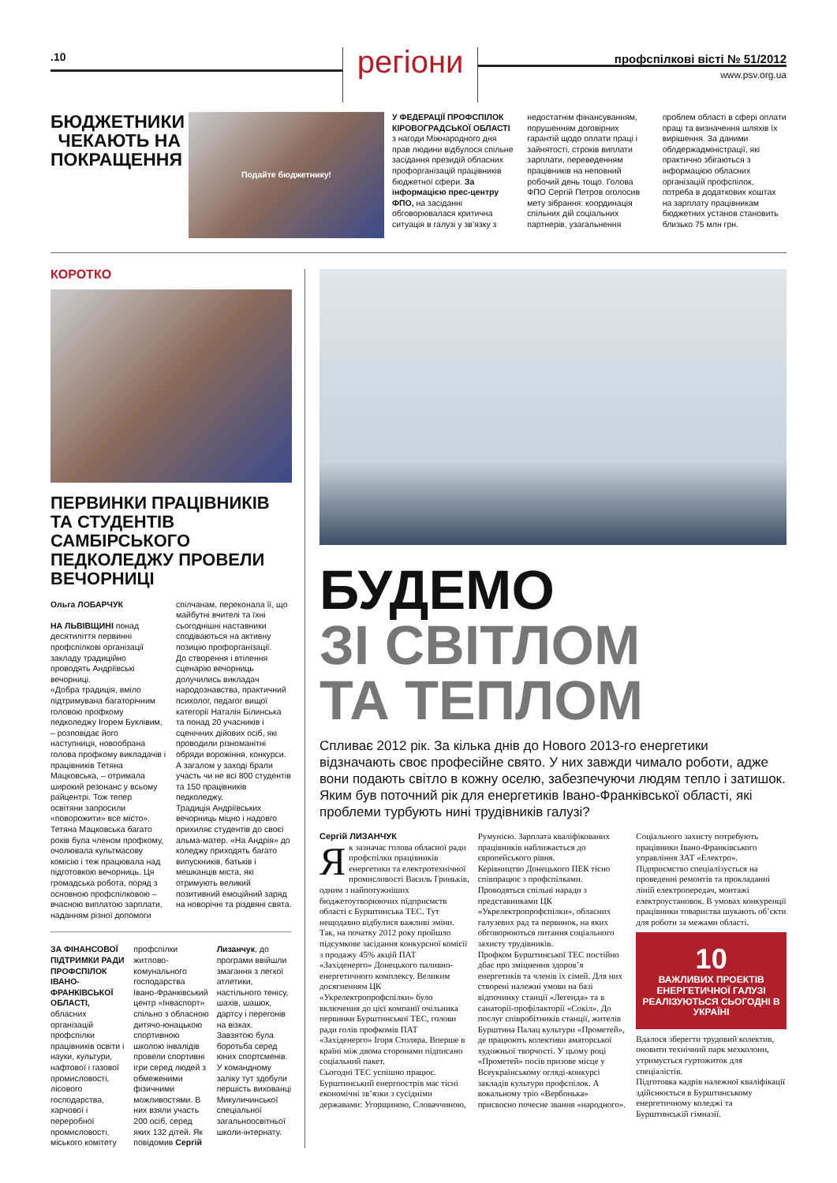.10
регіони
профспілкові вісті № 51/2012
www.psv.org.ua
БЮДЖЕТНИКИ ЧЕКАЮТЬ НА ПОКРАЩЕННЯ
Подайте бюджетнику!
У ФЕДЕРАЦІЇ ПРОФСПІЛОК КІРОВОГРАДСЬКОЇ ОБЛАСТІ з нагоди Міжнародного дня прав людини відбулося спільне засідання президій обласних профорганізацій працівників бюджетної сфери. За інформацією прес-центру ФПО, на засіданні обговорювалася критична ситуація в галузі у зв’язку з недостатнім фінансуванням, порушенням договірних гарантій щодо оплати праці і зайнятості, строків виплати зарплати, переведенням працівників на неповний робочий день тощо. Голова ФПО Сергій Петров оголосив мету зібрання: координація спільних дій соціальних партнерів, узагальнення проблем області в сфері оплати праці та визначення шляхів їх вирішення. За даними облдержадміністрації, які практично збігаються з інформацією обласних організацій профспілок, потреба в додаткових коштах на зарплату працівникам бюджетних установ становить близько 75 млн грн.
КОРОТКО
ПЕРВИНКИ ПРАЦІВНИКІВ ТА СТУДЕНТІВ САМБІРСЬКОГО ПЕДКОЛЕДЖУ ПРОВЕЛИ ВЕЧОРНИЦІ
Ольга ЛОБАРЧУК
НА ЛЬВІВЩИНІ понад десятиліття первинні профспілкові організації закладу традиційно проводять Андріївські вечорниці.
«Добра традиція, вміло підтримувана багаторічним головою профкому педколеджу Ігорем Буклівим, – розповідає його наступниця, новообрана голова профкому викладачів і працівників Тетяна Мацковська, – отримала широкий резонанс у всьому райцентрі. Тож тепер освітяни запросили «поворожити» все місто».
Тетяна Мацковська багато років була членом профкому, очолювала культмасову комісію і теж працювала над підготовкою вечорниць. Ця громадська робота, поряд з основною профспілковою – вчасною виплатою зарплати, наданням різної допомоги спілчанам, переконала її, що майбутні вчителі та їхні сьогоднішні наставники сподіваються на активну позицію профорганізації.
До створення і втілення сценарію вечорниць долучились викладач народознавства, практичний психолог, педагог вищої категорії Наталія Білинська та понад 20 учасників і сценічних дійових осіб, які проводили різноманітні обряди ворожіння, конкурси. А загалом у заході брали участь чи не всі 800 студентів та 150 працівників педколеджу.
Традиція Андріївських вечорниць міцно і надовго прихиляє студентів до своєї альма-матер. «На Андрія» до коледжу приходять багато випускників, батьків і мешканців міста, які отримують великий позитивний емоційний заряд на новорічні та різдвяні свята.
ЗА ФІНАНСОВОЇ ПІДТРИМКИ РАДИ ПРОФСПІЛОК ІВАНО-ФРАНКІВСЬКОЇ ОБЛАСТІ, обласних організацій профспілки працівників освіти і науки, культури, нафтової і газової промисловості, лісового господарства, харчової і переробної промисловості, міського комітету профспілки житлово-комунального господарства Івано-Франківський центр «Інваспорт» спільно з обласною дитячо-юнацькою спортивною школою інвалідів провели спортивні ігри серед людей з обмеженими фізичними можливостями. В них взяли участь 200 осіб, серед яких 132 дітей. Як повідомив Сергій Лизанчук, до програми ввійшли змагання з легкої атлетики, настільного тенісу, шахів, шашок, дартсу і перегонів на візках. Завзятою була боротьба серед юних спортсменів. У командному заліку тут здобули першість вихованці Микуличинської спеціальної загальноосвітньої школи-інтернату.
БУДЕМО
ЗІ СВІТЛОМ
ТА ТЕПЛОМ
Спливає 2012 рік. За кілька днів до Нового 2013-го енергетики відзначають своє професійне свято. У них завжди чимало роботи, адже вони подають світло в кожну оселю, забезпечуючи людям тепло і затишок. Яким був поточний рік для енергетиків Івано-Франківської області, які проблеми турбують нині трудівників галузі?
Сергій ЛИЗАНЧУК
Як зазначає голова обласної ради профспілки працівників енергетики та електротехнічної промисловості Василь Гриньків, одним з найпотужніших бюджетоутворюючих підприємств області є Бурштинська ТЕС. Тут нещодавно відбулися важливі зміни. Так, на початку 2012 року пройшло підсумкове засідання конкурсної комісії з продажу 45% акцій ПАТ «Західенерго» Донецького паливно-енергетичного комплексу. Великим досягненням ЦК «Укрелектропрофспілки» було включення до цієї компанії очільника первинки Бурштинської ТЕС, голови ради голів профкомів ПАТ «Західенерго» Ігоря Столяра. Вперше в країні між двома сторонами підписано соціальний пакет.
Сьогодні ТЕС успішно працює. Бурштинський енергоострів має тісні економічні зв’язки з сусідніми державами: Угорщиною, Словаччиною, Румунією. Зарплата кваліфікованих працівників наближається до європейського рівня.
Керівництво Донецького ПЕК тісно співпрацює з профспілками. Проводяться спільні наради з представниками ЦК «Укрелектропрофспілки», обласних галузевих рад та первинок, на яких обговорюються питання соціального захисту трудівників.
Профком Бурштинської ТЕС постійно дбає про зміцнення здоров’я енергетиків та членів їх сімей. Для них створені належні умови на базі відпочинку станції «Легенда» та в санаторії-профілакторії «Сокіл». До послуг співробітників станції, жителів Бурштина Палац культури «Прометей», де працюють колективи аматорської художньої творчості. У цьому році «Прометей» посів призове місце у Всеукраїнському огляді-конкурсі закладів культури профспілок. А вокальному тріо «Вербонька» присвоєно почесне звання «народного».
Соціального захисту потребують працівники Івано-Франківського управління ЗАТ «Електро». Підприємство спеціалізується на проведенні ремонтів та прокладанні ліній електропередач, монтажі електроустановок. В умовах конкуренції працівники товариства шукають об’єкти для роботи за межами області.
10
ВАЖЛИВИХ ПРОЕКТІВ ЕНЕРГЕТИЧНОЇ ГАЛУЗІ РЕАЛІЗУЮТЬСЯ СЬОГОДНІ В УКРАЇНІ
Вдалося зберегти трудовий колектив, оновити технічний парк мехколони, утримується гуртожиток для спеціалістів.
Підготовка кадрів належної кваліфікації здійснюється в Бурштинському енергетичному коледжі та Бурштинській гімназії.